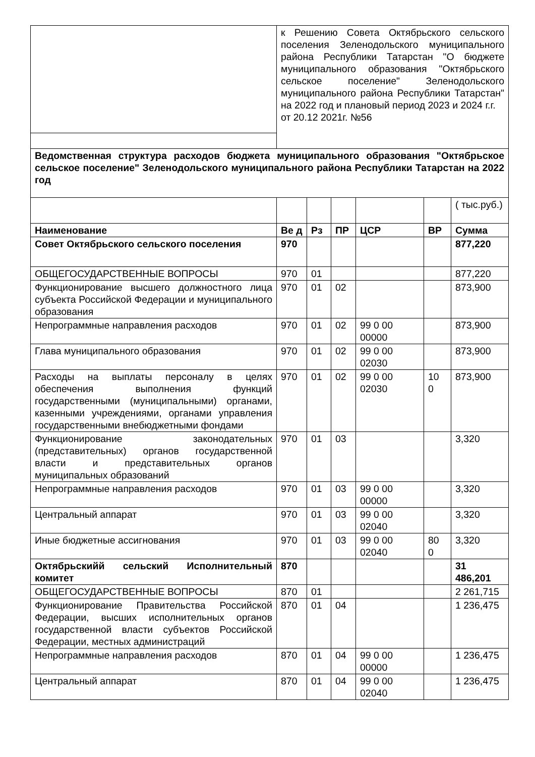| | к Решению Совета Октябрьского сельского поселения Зеленодольского муниципального района Республики Татарстан "О бюджете муниципального образования "Октябрьского сельское поселение" Зеленодольского муниципального района Республики Татарстан" на 2022 год и плановый период 2023 и 2024 г.г. от 20.12 2021г. №56 | | | | | |
| Ведомственная структура расходов бюджета муниципального образования "Октябрьское сельское поселение" Зеленодольского муниципального района Республики Татарстан на 2022 год | | | | | | |
| | | | | | | ( тыс.руб.) |
| Наименование | Ве д | Рз | ПР | ЦСР | ВР | Сумма |
| Совет Октябрьского сельского поселения | 970 | | | | | 877,220 |
| ОБЩЕГОСУДАРСТВЕННЫЕ ВОПРОСЫ | 970 | 01 | | | | 877,220 |
| Функционирование высшего должностного лица субъекта Российской Федерации и муниципального образования | 970 | 01 | 02 | | | 873,900 |
| Непрограммные направления расходов | 970 | 01 | 02 | 99 0 00 00000 | | 873,900 |
| Глава муниципального образования | 970 | 01 | 02 | 99 0 00 02030 | | 873,900 |
| Расходы на выплаты персоналу в целях обеспечения выполнения функций государственными (муниципальными) органами, казенными учреждениями, органами управления государственными внебюджетными фондами | 970 | 01 | 02 | 99 0 00 02030 | 10 0 | 873,900 |
| Функционирование законодательных (представительных) органов государственной власти и представительных органов муниципальных образований | 970 | 01 | 03 | | | 3,320 |
| Непрограммные направления расходов | 970 | 01 | 03 | 99 0 00 00000 | | 3,320 |
| Центральный аппарат | 970 | 01 | 03 | 99 0 00 02040 | | 3,320 |
| Иные бюджетные ассигнования | 970 | 01 | 03 | 99 0 00 02040 | 80 0 | 3,320 |
| Октябрьскийй сельский Исполнительный комитет | 870 | | | | | 31 486,201 |
| ОБЩЕГОСУДАРСТВЕННЫЕ ВОПРОСЫ | 870 | 01 | | | | 2 261,715 |
| Функционирование Правительства Российской Федерации, высших исполнительных органов государственной власти субъектов Российской Федерации, местных администраций | 870 | 01 | 04 | | | 1 236,475 |
| Непрограммные направления расходов | 870 | 01 | 04 | 99 0 00 00000 | | 1 236,475 |
| Центральный аппарат | 870 | 01 | 04 | 99 0 00 02040 | | 1 236,475 |